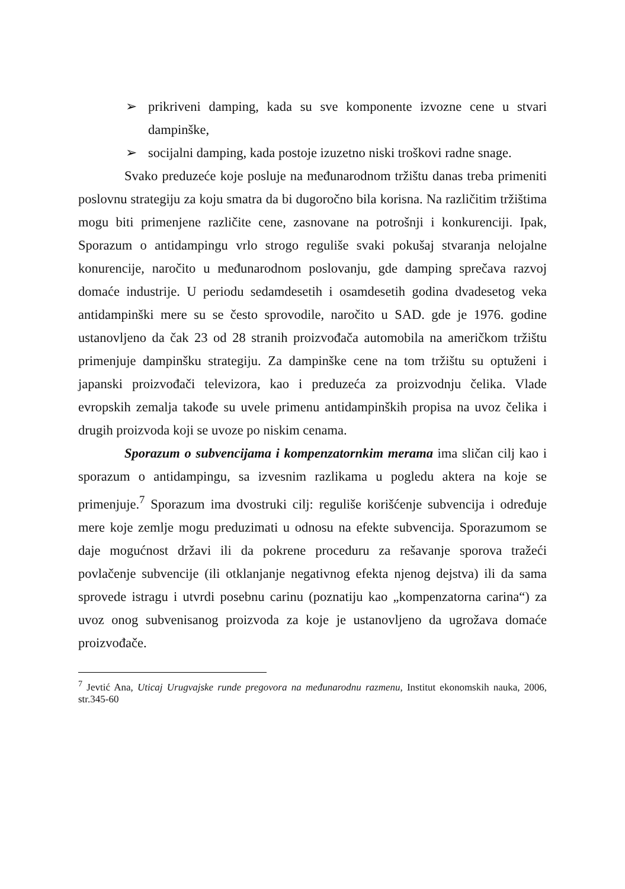➢ prikriveni damping, kada su sve komponente izvozne cene u stvari dampinške,
➢ socijalni damping, kada postoje izuzetno niski troškovi radne snage.
Svako preduzeće koje posluje na međunarodnom tržištu danas treba primeniti poslovnu strategiju za koju smatra da bi dugoročno bila korisna. Na različitim tržištima mogu biti primenjene različite cene, zasnovane na potrošnji i konkurenciji. Ipak, Sporazum o antidampingu vrlo strogo reguliše svaki pokušaj stvaranja nelojalne konurencije, naročito u međunarodnom poslovanju, gde damping sprečava razvoj domaće industrije. U periodu sedamdesetih i osamdesetih godina dvadesetog veka antidampinški mere su se često sprovodile, naročito u SAD. gde je 1976. godine ustanovljeno da čak 23 od 28 stranih proizvođača automobila na američkom tržištu primenjuje dampinšku strategiju. Za dampinške cene na tom tržištu su optuženi i japanski proizvođači televizora, kao i preduzeća za proizvodnju čelika. Vlade evropskih zemalja takođe su uvele primenu antidampinških propisa na uvoz čelika i drugih proizvoda koji se uvoze po niskim cenama.
Sporazum o subvencijama i kompenzatornkim merama ima sličan cilj kao i sporazum o antidampingu, sa izvesnim razlikama u pogledu aktera na koje se primenjuje.<sup>7</sup> Sporazum ima dvostruki cilj: reguliše korišćenje subvencija i određuje mere koje zemlje mogu preduzimati u odnosu na efekte subvencija. Sporazumom se daje mogućnost državi ili da pokrene proceduru za rešavanje sporova tražeći povlačenje subvencije (ili otklanjanje negativnog efekta njenog dejstva) ili da sama sprovede istragu i utvrdi posebnu carinu (poznatiju kao „kompenzatorna carina“) za uvoz onog subvenisanog proizvoda za koje je ustanovljeno da ugrožava domaće proizvođače.
<sup>7</sup> Jevtić Ana, Uticaj Urugvajske runde pregovora na međunarodnu razmenu, Institut ekonomskih nauka, 2006, str.345-60